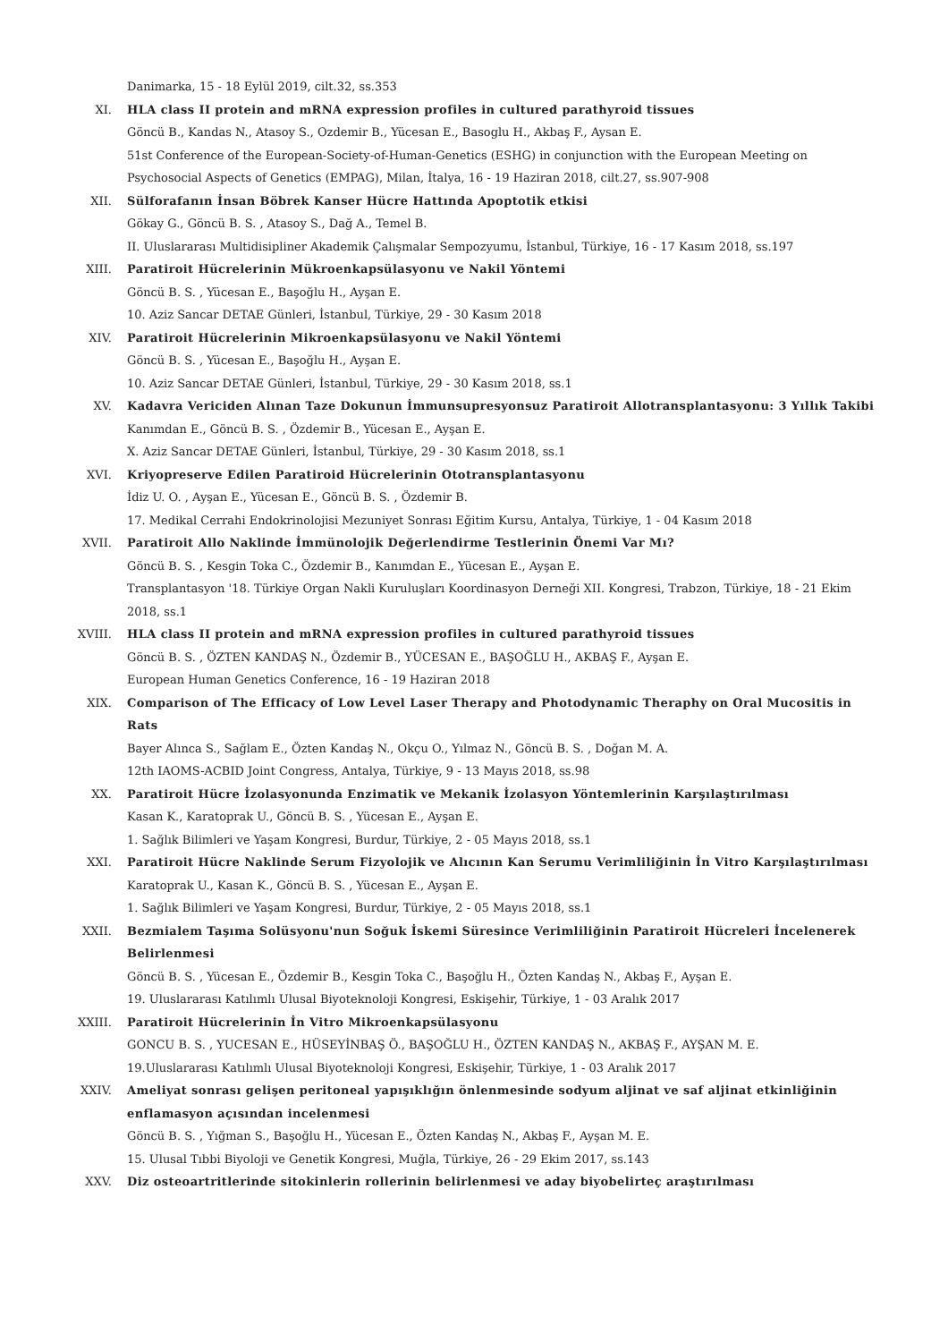Danimarka, 15 - 18 Eylül 2019, cilt.32, ss.353
XI. HLA class II protein and mRNA expression profiles in cultured parathyroid tissues
Göncü B., Kandas N., Atasoy S., Ozdemir B., Yücesan E., Basoglu H., Akbaş F., Aysan E.
51st Conference of the European-Society-of-Human-Genetics (ESHG) in conjunction with the European Meeting on Psychosocial Aspects of Genetics (EMPAG), Milan, İtalya, 16 - 19 Haziran 2018, cilt.27, ss.907-908
XII. Sülforafanın İnsan Böbrek Kanser Hücre Hattında Apoptotik etkisi
Gökay G., Göncü B. S. , Atasoy S., Dağ A., Temel B.
II. Uluslararası Multidisipliner Akademik Çalışmalar Sempozyumu, İstanbul, Türkiye, 16 - 17 Kasım 2018, ss.197
XIII. Paratiroit Hücrelerinin Mükroenkapsülasyonu ve Nakil Yöntemi
Göncü B. S. , Yücesan E., Başoğlu H., Ayşan E.
10. Aziz Sancar DETAE Günleri, İstanbul, Türkiye, 29 - 30 Kasım 2018
XIV. Paratiroit Hücrelerinin Mikroenkapsülasyonu ve Nakil Yöntemi
Göncü B. S. , Yücesan E., Başoğlu H., Ayşan E.
10. Aziz Sancar DETAE Günleri, İstanbul, Türkiye, 29 - 30 Kasım 2018, ss.1
XV. Kadavra Vericiden Alınan Taze Dokunun İmmunsupresyonsuz Paratiroit Allotransplantasyonu: 3 Yıllık Takibi
Kanımdan E., Göncü B. S. , Özdemir B., Yücesan E., Ayşan E.
X. Aziz Sancar DETAE Günleri, İstanbul, Türkiye, 29 - 30 Kasım 2018, ss.1
XVI. Kriyopreserve Edilen Paratiroid Hücrelerinin Ototransplantasyonu
İdiz U. O. , Ayşan E., Yücesan E., Göncü B. S. , Özdemir B.
17. Medikal Cerrahi Endokrinolojisi Mezuniyet Sonrası Eğitim Kursu, Antalya, Türkiye, 1 - 04 Kasım 2018
XVII. Paratiroit Allo Naklinde İmmünolojik Değerlendirme Testlerinin Önemi Var Mı?
Göncü B. S. , Kesgin Toka C., Özdemir B., Kanımdan E., Yücesan E., Ayşan E.
Transplantasyon '18. Türkiye Organ Nakli Kuruluşları Koordinasyon Derneği XII. Kongresi, Trabzon, Türkiye, 18 - 21 Ekim 2018, ss.1
XVIII. HLA class II protein and mRNA expression profiles in cultured parathyroid tissues
Göncü B. S. , ÖZTEN KANDAŞ N., Özdemir B., YÜCESAN E., BAŞOĞLU H., AKBAŞ F., Ayşan E.
European Human Genetics Conference, 16 - 19 Haziran 2018
XIX. Comparison of The Efficacy of Low Level Laser Therapy and Photodynamic Theraphy on Oral Mucositis in Rats
Bayer Alınca S., Sağlam E., Özten Kandaş N., Okçu O., Yılmaz N., Göncü B. S. , Doğan M. A.
12th IAOMS-ACBID Joint Congress, Antalya, Türkiye, 9 - 13 Mayıs 2018, ss.98
XX. Paratiroit Hücre İzolasyonunda Enzimatik ve Mekanik İzolasyon Yöntemlerinin Karşılaştırılması
Kasan K., Karatoprak U., Göncü B. S. , Yücesan E., Ayşan E.
1. Sağlık Bilimleri ve Yaşam Kongresi, Burdur, Türkiye, 2 - 05 Mayıs 2018, ss.1
XXI. Paratiroit Hücre Naklinde Serum Fizyolojik ve Alıcının Kan Serumu Verimliliğinin İn Vitro Karşılaştırılması
Karatoprak U., Kasan K., Göncü B. S. , Yücesan E., Ayşan E.
1. Sağlık Bilimleri ve Yaşam Kongresi, Burdur, Türkiye, 2 - 05 Mayıs 2018, ss.1
XXII. Bezmialem Taşıma Solüsyonu'nun Soğuk İskemi Süresince Verimliliğinin Paratiroit Hücreleri İncelenerek Belirlenmesi
Göncü B. S. , Yücesan E., Özdemir B., Kesgin Toka C., Başoğlu H., Özten Kandaş N., Akbaş F., Ayşan E.
19. Uluslararası Katılımlı Ulusal Biyoteknoloji Kongresi, Eskişehir, Türkiye, 1 - 03 Aralık 2017
XXIII. Paratiroit Hücrelerinin İn Vitro Mikroenkapsülasyonu
GONCU B. S. , YUCESAN E., HÜSEYİNBAŞ Ö., BAŞOĞLU H., ÖZTEN KANDAŞ N., AKBAŞ F., AYŞAN M. E.
19.Uluslararası Katılımlı Ulusal Biyoteknoloji Kongresi, Eskişehir, Türkiye, 1 - 03 Aralık 2017
XXIV. Ameliyat sonrası gelişen peritoneal yapışıklığın önlenmesinde sodyum aljinat ve saf aljinat etkinliğinin enflamasyon açısından incelenmesi
Göncü B. S. , Yığman S., Başoğlu H., Yücesan E., Özten Kandaş N., Akbaş F., Ayşan M. E.
15. Ulusal Tıbbi Biyoloji ve Genetik Kongresi, Muğla, Türkiye, 26 - 29 Ekim 2017, ss.143
XXV. Diz osteoartritlerinde sitokinlerin rollerinin belirlenmesi ve aday biyobelirteç araştırılması